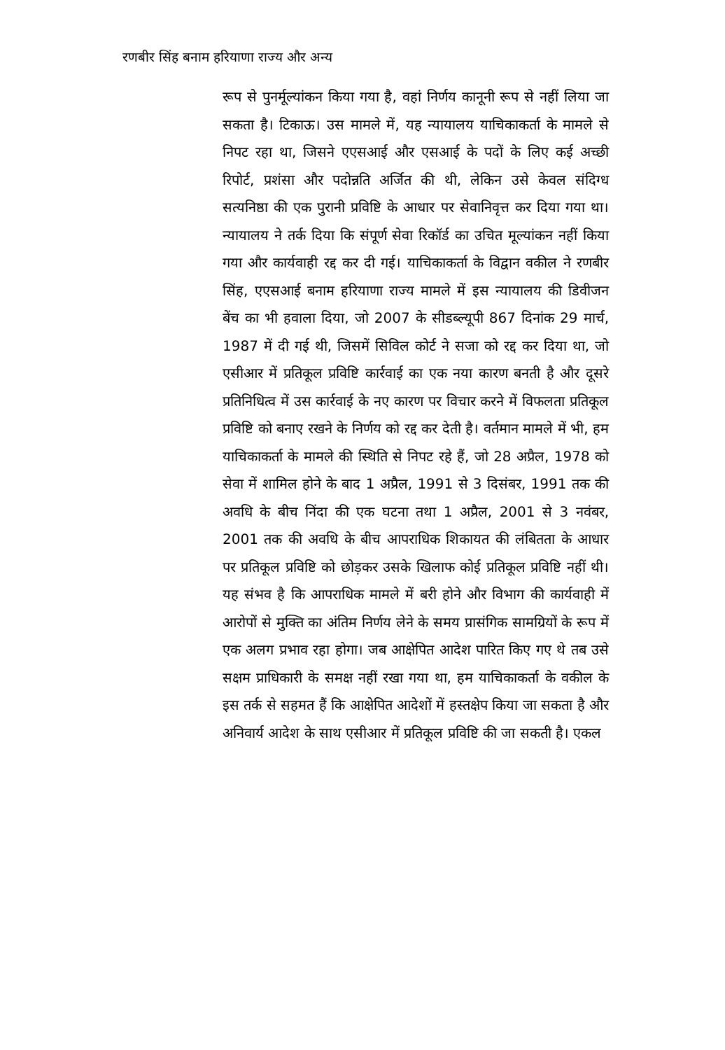रणबीर सिंह बनाम हरियाणा राज्य और अन्य
रूप से पुनर्मूल्यांकन किया गया है, वहां निर्णय कानूनी रूप से नहीं लिया जा सकता है। टिकाऊ। उस मामले में, यह न्यायालय याचिकाकर्ता के मामले से निपट रहा था, जिसने एएसआई और एसआई के पदों के लिए कई अच्छी रिपोर्ट, प्रशंसा और पदोन्नति अर्जित की थी, लेकिन उसे केवल संदिग्ध सत्यनिष्ठा की एक पुरानी प्रविष्टि के आधार पर सेवानिवृत्त कर दिया गया था। न्यायालय ने तर्क दिया कि संपूर्ण सेवा रिकॉर्ड का उचित मूल्यांकन नहीं किया गया और कार्यवाही रद्द कर दी गई। याचिकाकर्ता के विद्वान वकील ने रणबीर सिंह, एएसआई बनाम हरियाणा राज्य मामले में इस न्यायालय की डिवीजन बेंच का भी हवाला दिया, जो 2007 के सीडब्ल्यूपी 867 दिनांक 29 मार्च, 1987 में दी गई थी, जिसमें सिविल कोर्ट ने सजा को रद्द कर दिया था, जो एसीआर में प्रतिकूल प्रविष्टि कार्रवाई का एक नया कारण बनती है और दूसरे प्रतिनिधित्व में उस कार्रवाई के नए कारण पर विचार करने में विफलता प्रतिकूल प्रविष्टि को बनाए रखने के निर्णय को रद्द कर देती है। वर्तमान मामले में भी, हम याचिकाकर्ता के मामले की स्थिति से निपट रहे हैं, जो 28 अप्रैल, 1978 को सेवा में शामिल होने के बाद 1 अप्रैल, 1991 से 3 दिसंबर, 1991 तक की अवधि के बीच निंदा की एक घटना तथा 1 अप्रैल, 2001 से 3 नवंबर, 2001 तक की अवधि के बीच आपराधिक शिकायत की लंबितता के आधार पर प्रतिकूल प्रविष्टि को छोड़कर उसके खिलाफ कोई प्रतिकूल प्रविष्टि नहीं थी। यह संभव है कि आपराधिक मामले में बरी होने और विभाग की कार्यवाही में आरोपों से मुक्ति का अंतिम निर्णय लेने के समय प्रासंगिक सामग्रियों के रूप में एक अलग प्रभाव रहा होगा। जब आक्षेपित आदेश पारित किए गए थे तब उसे सक्षम प्राधिकारी के समक्ष नहीं रखा गया था, हम याचिकाकर्ता के वकील के इस तर्क से सहमत हैं कि आक्षेपित आदेशों में हस्तक्षेप किया जा सकता है और अनिवार्य आदेश के साथ एसीआर में प्रतिकूल प्रविष्टि की जा सकती है। एकल